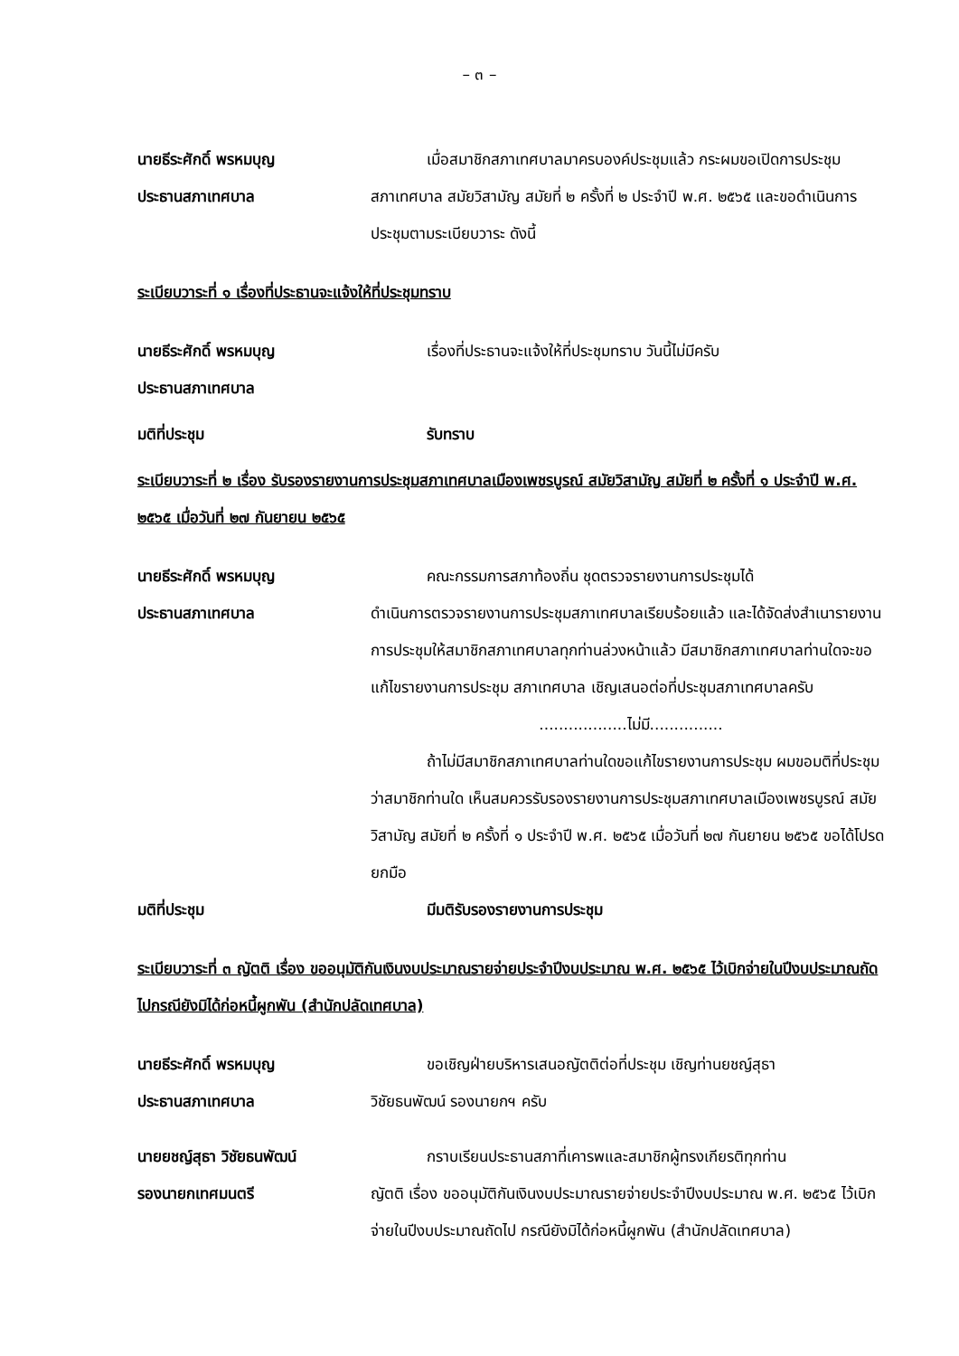– ๓ –
นายธีระศักดิ์ พรหมบุญ
ประธานสภาเทศบาล
เมื่อสมาชิกสภาเทศบาลมาครบองค์ประชุมแล้ว กระผมขอเปิดการประชุม
สภาเทศบาล สมัยวิสามัญ สมัยที่ ๒ ครั้งที่ ๒ ประจำปี พ.ศ. ๒๕๖๕ และขอดำเนินการประชุมตามระเบียบวาระ ดังนี้
ระเบียบวาระที่ ๑ เรื่องที่ประธานจะแจ้งให้ที่ประชุมทราบ
นายธีระศักดิ์ พรหมบุญ
ประธานสภาเทศบาล
เรื่องที่ประธานจะแจ้งให้ที่ประชุมทราบ วันนี้ไม่มีครับ
มติที่ประชุม รับทราบ
ระเบียบวาระที่ ๒ เรื่อง รับรองรายงานการประชุมสภาเทศบาลเมืองเพชรบูรณ์ สมัยวิสามัญ สมัยที่ ๒ ครั้งที่ ๑ ประจำปี พ.ศ. ๒๕๖๕ เมื่อวันที่ ๒๗ กันยายน ๒๕๖๕
นายธีระศักดิ์ พรหมบุญ
ประธานสภาเทศบาล
คณะกรรมการสภาท้องถิ่น ชุดตรวจรายงานการประชุมได้
ดำเนินการตรวจรายงานการประชุมสภาเทศบาลเรียบร้อยแล้ว และได้จัดส่งสำเนารายงานการประชุมให้สมาชิกสภาเทศบาลทุกท่านล่วงหน้าแล้ว มีสมาชิกสภาเทศบาลท่านใดจะขอแก้ไขรายงานการประชุม สภาเทศบาล เชิญเสนอต่อที่ประชุมสภาเทศบาลครับ
..................ไม่มี...............
ถ้าไม่มีสมาชิกสภาเทศบาลท่านใดขอแก้ไขรายงานการประชุม ผมขอมติที่ประชุมว่าสมาชิกท่านใด เห็นสมควรรับรองรายงานการประชุมสภาเทศบาลเมืองเพชรบูรณ์ สมัยวิสามัญ สมัยที่ ๒ ครั้งที่ ๑ ประจำปี พ.ศ. ๒๕๖๕ เมื่อวันที่ ๒๗ กันยายน ๒๕๖๕ ขอได้โปรดยกมือ
มติที่ประชุม มีมติรับรองรายงานการประชุม
ระเบียบวาระที่ ๓ ญัตติ เรื่อง ขออนุมัติกันเงินงบประมาณรายจ่ายประจำปีงบประมาณ พ.ศ. ๒๕๖๕ ไว้เบิกจ่ายในปีงบประมาณถัดไปกรณียังมิได้ก่อหนี้ผูกพัน (สำนักปลัดเทศบาล)
นายธีระศักดิ์ พรหมบุญ
ประธานสภาเทศบาล
ขอเชิญฝ่ายบริหารเสนอญัตติต่อที่ประชุม เชิญท่านยชญ์สุธา
วิชัยธนพัฒน์ รองนายกฯ ครับ
นายยชญ์สุธา วิชัยธนพัฒน์
รองนายกเทศมนตรี
กราบเรียนประธานสภาที่เคารพและสมาชิกผู้ทรงเกียรติทุกท่าน
ญัตติ เรื่อง ขออนุมัติกันเงินงบประมาณรายจ่ายประจำปีงบประมาณ พ.ศ. ๒๕๖๕ ไว้เบิกจ่ายในปีงบประมาณถัดไป กรณียังมิได้ก่อหนี้ผูกพัน (สำนักปลัดเทศบาล)